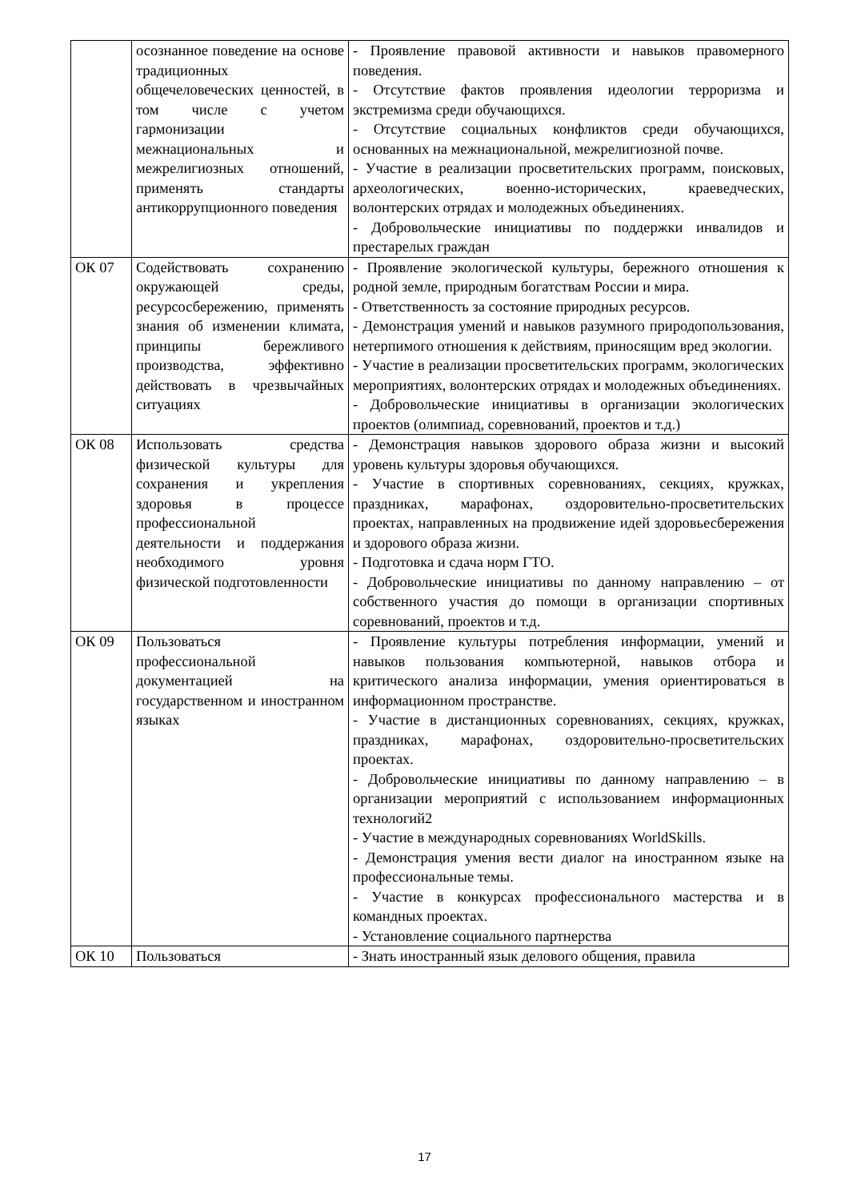| | осознанное поведение на основе традиционных общечеловеческих ценностей, в том числе с учетом гармонизации межнациональных и межрелигиозных отношений, применять стандарты антикоррупционного поведения | - Проявление правовой активности и навыков правомерного поведения. - Отсутствие фактов проявления идеологии терроризма и экстремизма среди обучающихся. - Отсутствие социальных конфликтов среди обучающихся, основанных на межнациональной, межрелигиозной почве. - Участие в реализации просветительских программ, поисковых, археологических, военно-исторических, краеведческих, волонтерских отрядах и молодежных объединениях. - Добровольческие инициативы по поддержки инвалидов и престарелых граждан |
| ОК 07 | Содействовать сохранению окружающей среды, ресурсосбережению, применять знания об изменении климата, принципы бережливого производства, эффективно действовать в чрезвычайных ситуациях | - Проявление экологической культуры, бережного отношения к родной земле, природным богатствам России и мира. - Ответственность за состояние природных ресурсов. - Демонстрация умений и навыков разумного природопользования, нетерпимого отношения к действиям, приносящим вред экологии. - Участие в реализации просветительских программ, экологических мероприятиях, волонтерских отрядах и молодежных объединениях. - Добровольческие инициативы в организации экологических проектов (олимпиад, соревнований, проектов и т.д.) |
| ОК 08 | Использовать средства физической культуры для сохранения и укрепления здоровья в процессе профессиональной деятельности и поддержания необходимого уровня физической подготовленности | - Демонстрация навыков здорового образа жизни и высокий уровень культуры здоровья обучающихся. - Участие в спортивных соревнованиях, секциях, кружках, праздниках, марафонах, оздоровительно-просветительских проектах, направленных на продвижение идей здоровьесбережения и здорового образа жизни. - Подготовка и сдача норм ГТО. - Добровольческие инициативы по данному направлению – от собственного участия до помощи в организации спортивных соревнований, проектов и т.д. |
| ОК 09 | Пользоваться профессиональной документацией на государственном и иностранном языках | - Проявление культуры потребления информации, умений и навыков пользования компьютерной, навыков отбора и критического анализа информации, умения ориентироваться в информационном пространстве. - Участие в дистанционных соревнованиях, секциях, кружках, праздниках, марафонах, оздоровительно-просветительских проектах. - Добровольческие инициативы по данному направлению – в организации мероприятий с использованием информационных технологий2 - Участие в международных соревнованиях WorldSkills. - Демонстрация умения вести диалог на иностранном языке на профессиональные темы. - Участие в конкурсах профессионального мастерства и в командных проектах. - Установление социального партнерства |
| ОК 10 | Пользоваться | - Знать иностранный язык делового общения, правила |
17